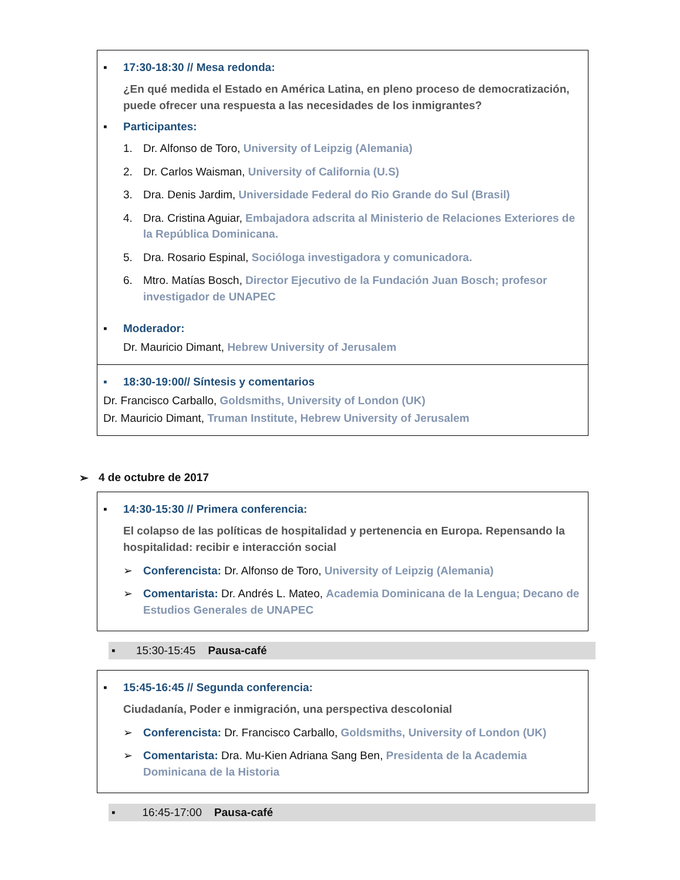▪ 17:30-18:30 // Mesa redonda:
¿En qué medida el Estado en América Latina, en pleno proceso de democratización, puede ofrecer una respuesta a las necesidades de los inmigrantes?
▪ Participantes:
1. Dr. Alfonso de Toro, University of Leipzig (Alemania)
2. Dr. Carlos Waisman, University of California (U.S)
3. Dra. Denis Jardim, Universidade Federal do Rio Grande do Sul (Brasil)
4. Dra. Cristina Aguiar, Embajadora adscrita al Ministerio de Relaciones Exteriores de la República Dominicana.
5. Dra. Rosario Espinal, Socióloga investigadora y comunicadora.
6. Mtro. Matías Bosch, Director Ejecutivo de la Fundación Juan Bosch; profesor investigador de UNAPEC
▪ Moderador:
Dr. Mauricio Dimant, Hebrew University of Jerusalem
▪ 18:30-19:00// Síntesis y comentarios
Dr. Francisco Carballo, Goldsmiths, University of London (UK)
Dr. Mauricio Dimant, Truman Institute, Hebrew University of Jerusalem
➢ 4 de octubre de 2017
▪ 14:30-15:30 // Primera conferencia:
El colapso de las políticas de hospitalidad y pertenencia en Europa. Repensando la hospitalidad: recibir e interacción social
➢ Conferencista: Dr. Alfonso de Toro, University of Leipzig (Alemania)
➢ Comentarista: Dr. Andrés L. Mateo, Academia Dominicana de la Lengua; Decano de Estudios Generales de UNAPEC
▪ 15:30-15:45 Pausa-café
▪ 15:45-16:45 // Segunda conferencia:
Ciudadanía, Poder e inmigración, una perspectiva descolonial
➢ Conferencista: Dr. Francisco Carballo, Goldsmiths, University of London (UK)
➢ Comentarista: Dra. Mu-Kien Adriana Sang Ben, Presidenta de la Academia Dominicana de la Historia
▪ 16:45-17:00 Pausa-café